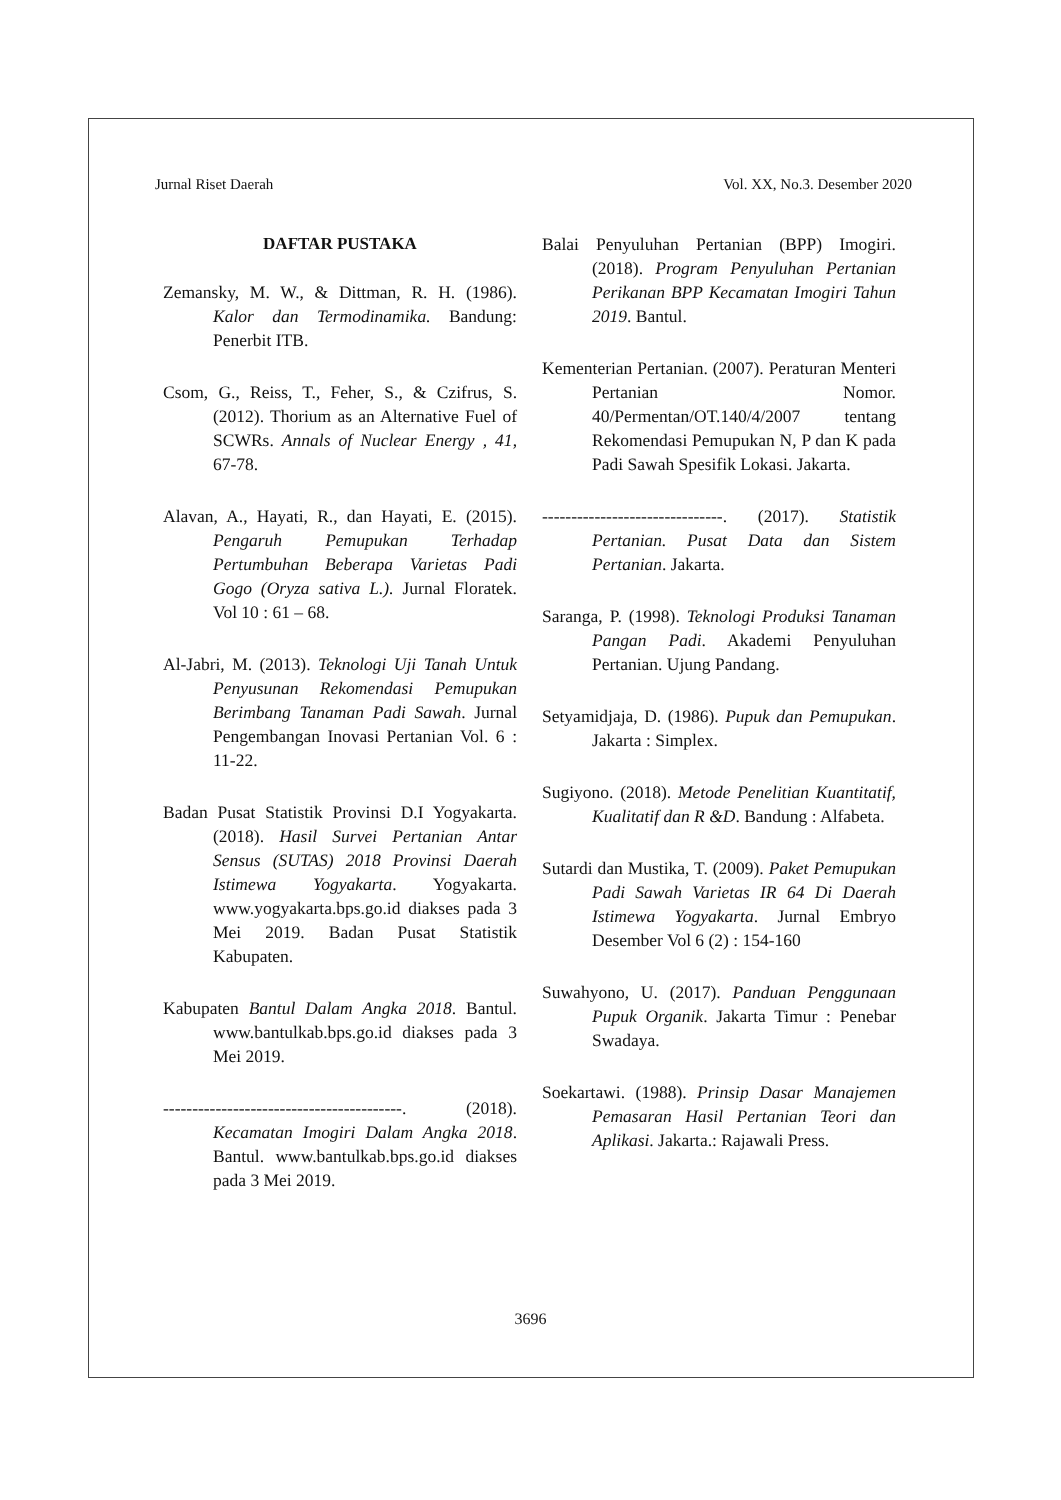Jurnal Riset Daerah Vol. XX, No.3. Desember 2020
DAFTAR PUSTAKA
Zemansky, M. W., & Dittman, R. H. (1986). Kalor dan Termodinamika. Bandung: Penerbit ITB.
Csom, G., Reiss, T., Feher, S., & Czifrus, S. (2012). Thorium as an Alternative Fuel of SCWRs. Annals of Nuclear Energy , 41, 67-78.
Alavan, A., Hayati, R., dan Hayati, E. (2015). Pengaruh Pemupukan Terhadap Pertumbuhan Beberapa Varietas Padi Gogo (Oryza sativa L.). Jurnal Floratek. Vol 10 : 61 – 68.
Al-Jabri, M. (2013). Teknologi Uji Tanah Untuk Penyusunan Rekomendasi Pemupukan Berimbang Tanaman Padi Sawah. Jurnal Pengembangan Inovasi Pertanian Vol. 6 : 11-22.
Badan Pusat Statistik Provinsi D.I Yogyakarta. (2018). Hasil Survei Pertanian Antar Sensus (SUTAS) 2018 Provinsi Daerah Istimewa Yogyakarta. Yogyakarta. www.yogyakarta.bps.go.id diakses pada 3 Mei 2019. Badan Pusat Statistik Kabupaten.
Kabupaten Bantul Dalam Angka 2018. Bantul. www.bantulkab.bps.go.id diakses pada 3 Mei 2019.
-----------------------------------------. (2018). Kecamatan Imogiri Dalam Angka 2018. Bantul. www.bantulkab.bps.go.id diakses pada 3 Mei 2019.
Balai Penyuluhan Pertanian (BPP) Imogiri. (2018). Program Penyuluhan Pertanian Perikanan BPP Kecamatan Imogiri Tahun 2019. Bantul.
Kementerian Pertanian. (2007). Peraturan Menteri Pertanian Nomor. 40/Permentan/OT.140/4/2007 tentang Rekomendasi Pemupukan N, P dan K pada Padi Sawah Spesifik Lokasi. Jakarta.
-------------------------------. (2017). Statistik Pertanian. Pusat Data dan Sistem Pertanian. Jakarta.
Saranga, P. (1998). Teknologi Produksi Tanaman Pangan Padi. Akademi Penyuluhan Pertanian. Ujung Pandang.
Setyamidjaja, D. (1986). Pupuk dan Pemupukan. Jakarta : Simplex.
Sugiyono. (2018). Metode Penelitian Kuantitatif, Kualitatif dan R &D. Bandung : Alfabeta.
Sutardi dan Mustika, T. (2009). Paket Pemupukan Padi Sawah Varietas IR 64 Di Daerah Istimewa Yogyakarta. Jurnal Embryo Desember Vol 6 (2) : 154-160
Suwahyono, U. (2017). Panduan Penggunaan Pupuk Organik. Jakarta Timur : Penebar Swadaya.
Soekartawi. (1988). Prinsip Dasar Manajemen Pemasaran Hasil Pertanian Teori dan Aplikasi. Jakarta.: Rajawali Press.
3696